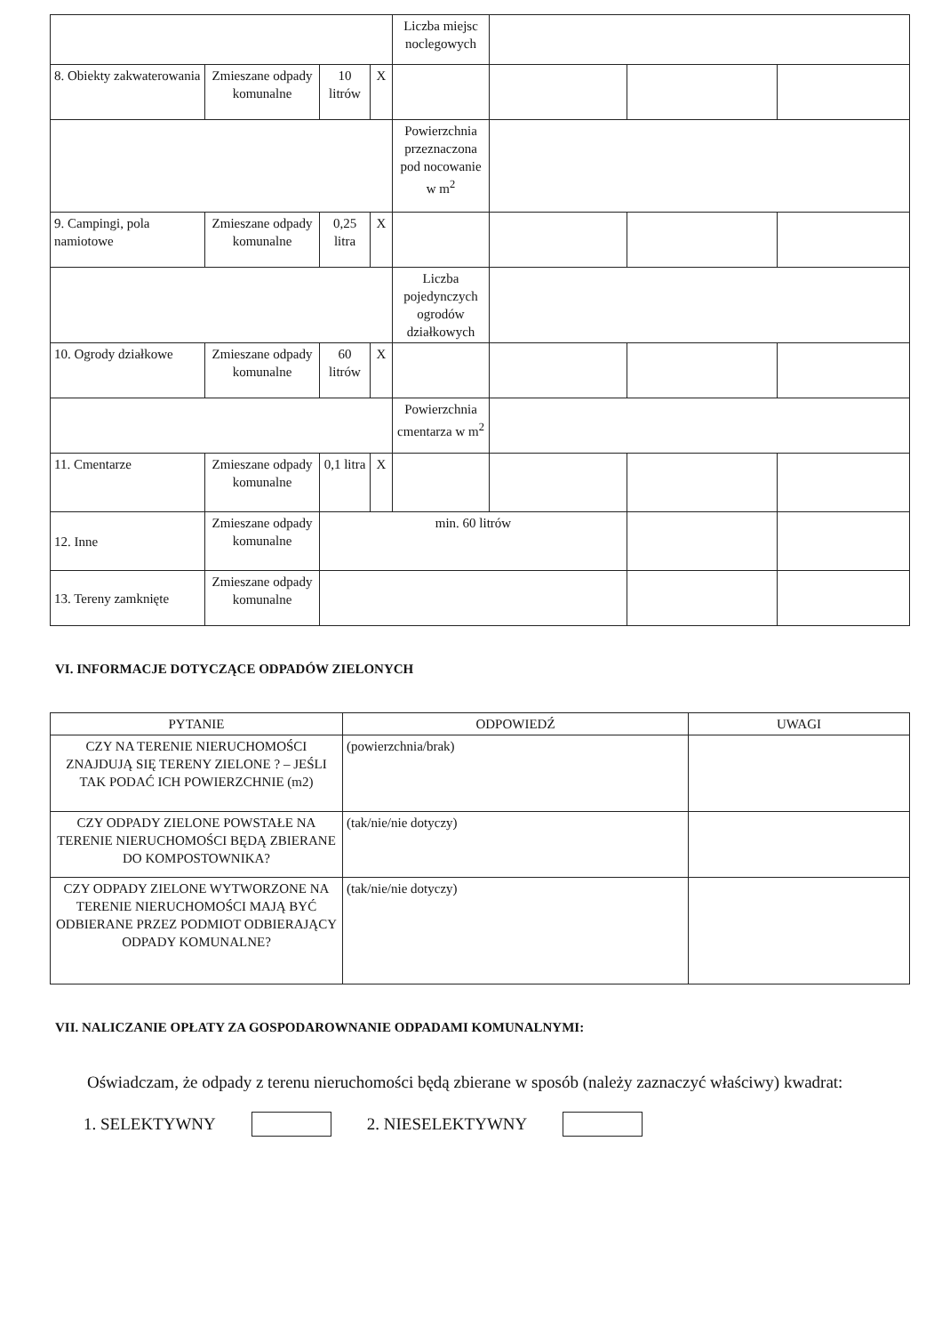| | | | | Liczba miejsc noclegowych | | | |
| 8. Obiekty zakwaterowania | Zmieszane odpady komunalne | 10 litrów | X | | | | |
| | | | | Powierzchnia przeznaczona pod nocowanie w m<sup>2</sup> | | | |
| 9. Campingi, pola namiotowe | Zmieszane odpady komunalne | 0,25 litra | X | | | | |
| | | | | Liczba pojedynczych ogrodów działkowych | | | |
| 10. Ogrody działkowe | Zmieszane odpady komunalne | 60 litrów | X | | | | |
| | | | | Powierzchnia cmentarza w m<sup>2</sup> | | | |
| 11. Cmentarze | Zmieszane odpady komunalne | 0,1 litra | X | | | | |
| 12. Inne | Zmieszane odpady komunalne | min. 60 litrów | | | | | |
| 13. Tereny zamknięte | Zmieszane odpady komunalne | | | | | | |
VI. INFORMACJE DOTYCZĄCE ODPADÓW ZIELONYCH
| PYTANIE | ODPOWIEDŹ | UWAGI |
| --- | --- | --- |
| CZY NA TERENIE NIERUCHOMOŚCI ZNAJDUJĄ SIĘ TERENY ZIELONE ? – JEŚLI TAK PODAĆ ICH POWIERZCHNIE (m2) | (powierzchnia/brak) | |
| CZY ODPADY ZIELONE POWSTAŁE NA TERENIE NIERUCHOMOŚCI BĘDĄ ZBIERANE DO KOMPOSTOWNIKA? | (tak/nie/nie dotyczy) | |
| CZY ODPADY ZIELONE WYTWORZONE NA TERENIE NIERUCHOMOŚCI MAJĄ BYĆ ODBIERANE PRZEZ PODMIOT ODBIERAJĄCY ODPADY KOMUNALNE? | (tak/nie/nie dotyczy) | |
VII. NALICZANIE OPŁATY ZA GOSPODAROWNANIE ODPADAMI KOMUNALNYMI:
Oświadczam, że odpady z terenu nieruchomości będą zbierane w sposób (należy zaznaczyć właściwy) kwadrat:
1. SELEKTYWNY 2. NIESELEKTYWNY